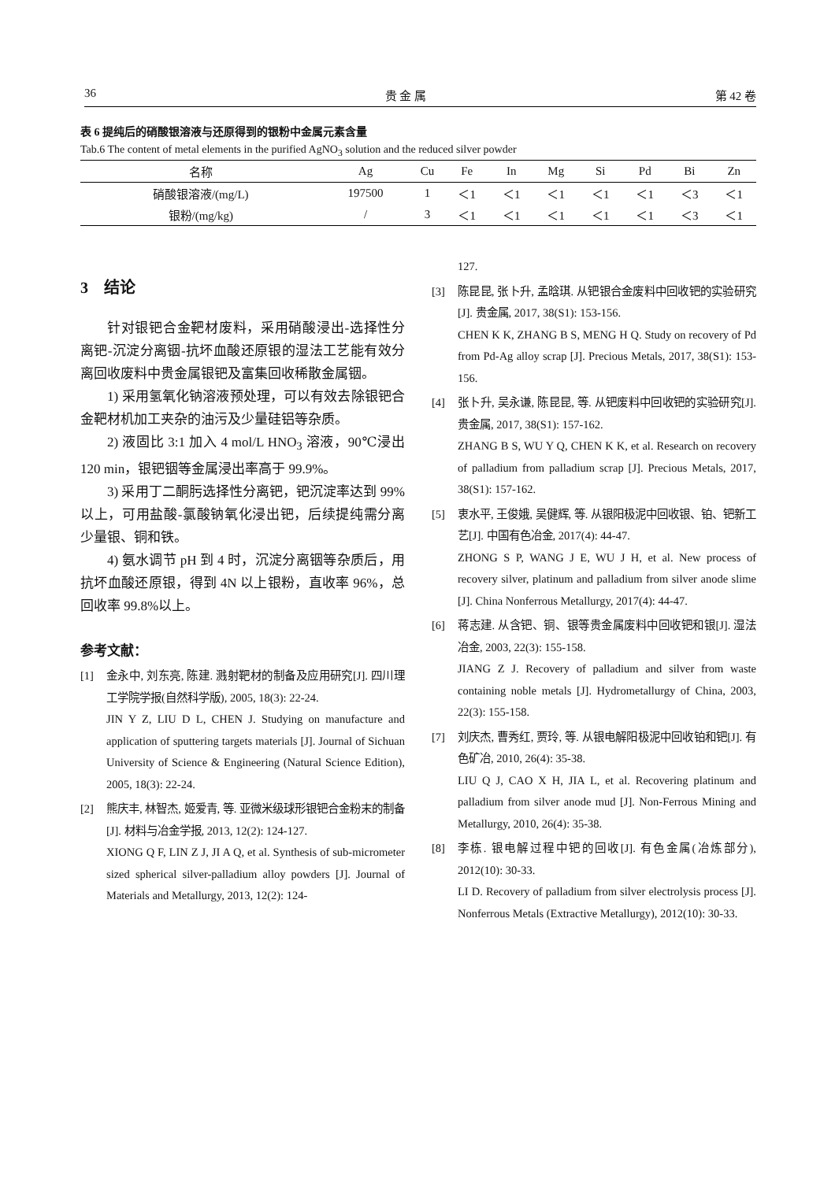36 贵 金 属 第 42 卷
表 6 提纯后的硝酸银溶液与还原得到的银粉中金属元素含量
Tab.6 The content of metal elements in the purified AgNO<sub>3</sub> solution and the reduced silver powder
| 名称 | Ag | Cu | Fe | In | Mg | Si | Pd | Bi | Zn |
| --- | --- | --- | --- | --- | --- | --- | --- | --- | --- |
| 硝酸银溶液/(mg/L) | 197500 | 1 | ＜1 | ＜1 | ＜1 | ＜1 | ＜1 | ＜3 | ＜1 |
| 银粉/(mg/kg) | / | 3 | ＜1 | ＜1 | ＜1 | ＜1 | ＜1 | ＜3 | ＜1 |
3 结论
针对银钯合金靶材废料，采用硝酸浸出-选择性分离钯-沉淀分离铟-抗坏血酸还原银的湿法工艺能有效分离回收废料中贵金属银钯及富集回收稀散金属铟。
1) 采用氢氧化钠溶液预处理，可以有效去除银钯合金靶材机加工夹杂的油污及少量硅铝等杂质。
2) 液固比 3:1 加入 4 mol/L HNO<sub>3</sub> 溶液，90℃浸出 120 min，银钯铟等金属浸出率高于 99.9%。
3) 采用丁二酮肟选择性分离钯，钯沉淀率达到 99%以上，可用盐酸-氯酸钠氧化浸出钯，后续提纯需分离少量银、铜和铁。
4) 氨水调节 pH 到 4 时，沉淀分离铟等杂质后，用抗坏血酸还原银，得到 4N 以上银粉，直收率 96%，总回收率 99.8%以上。
参考文献：
[1] 金永中, 刘东亮, 陈建. 溅射靶材的制备及应用研究[J]. 四川理工学院学报(自然科学版), 2005, 18(3): 22-24.
JIN Y Z, LIU D L, CHEN J. Studying on manufacture and application of sputtering targets materials [J]. Journal of Sichuan University of Science & Engineering (Natural Science Edition), 2005, 18(3): 22-24.
[2] 熊庆丰, 林智杰, 姬爱青, 等. 亚微米级球形银钯合金粉末的制备[J]. 材料与冶金学报, 2013, 12(2): 124-127.
XIONG Q F, LIN Z J, JI A Q, et al. Synthesis of sub-micrometer sized spherical silver-palladium alloy powders [J]. Journal of Materials and Metallurgy, 2013, 12(2): 124-
127.
[3] 陈昆昆, 张卜升, 孟晗琪. 从钯银合金废料中回收钯的实验研究[J]. 贵金属, 2017, 38(S1): 153-156.
CHEN K K, ZHANG B S, MENG H Q. Study on recovery of Pd from Pd-Ag alloy scrap [J]. Precious Metals, 2017, 38(S1): 153-156.
[4] 张卜升, 吴永谦, 陈昆昆, 等. 从钯废料中回收钯的实验研究[J]. 贵金属, 2017, 38(S1): 157-162.
ZHANG B S, WU Y Q, CHEN K K, et al. Research on recovery of palladium from palladium scrap [J]. Precious Metals, 2017, 38(S1): 157-162.
[5] 衷水平, 王俊娥, 吴健辉, 等. 从银阳极泥中回收银、铂、钯新工艺[J]. 中国有色冶金, 2017(4): 44-47.
ZHONG S P, WANG J E, WU J H, et al. New process of recovery silver, platinum and palladium from silver anode slime [J]. China Nonferrous Metallurgy, 2017(4): 44-47.
[6] 蒋志建. 从含钯、铜、银等贵金属废料中回收钯和银[J]. 湿法冶金, 2003, 22(3): 155-158.
JIANG Z J. Recovery of palladium and silver from waste containing noble metals [J]. Hydrometallurgy of China, 2003, 22(3): 155-158.
[7] 刘庆杰, 曹秀红, 贾玲, 等. 从银电解阳极泥中回收铂和钯[J]. 有色矿冶, 2010, 26(4): 35-38.
LIU Q J, CAO X H, JIA L, et al. Recovering platinum and palladium from silver anode mud [J]. Non-Ferrous Mining and Metallurgy, 2010, 26(4): 35-38.
[8] 李栋. 银电解过程中钯的回收[J]. 有色金属(冶炼部分), 2012(10): 30-33.
LI D. Recovery of palladium from silver electrolysis process [J]. Nonferrous Metals (Extractive Metallurgy), 2012(10): 30-33.